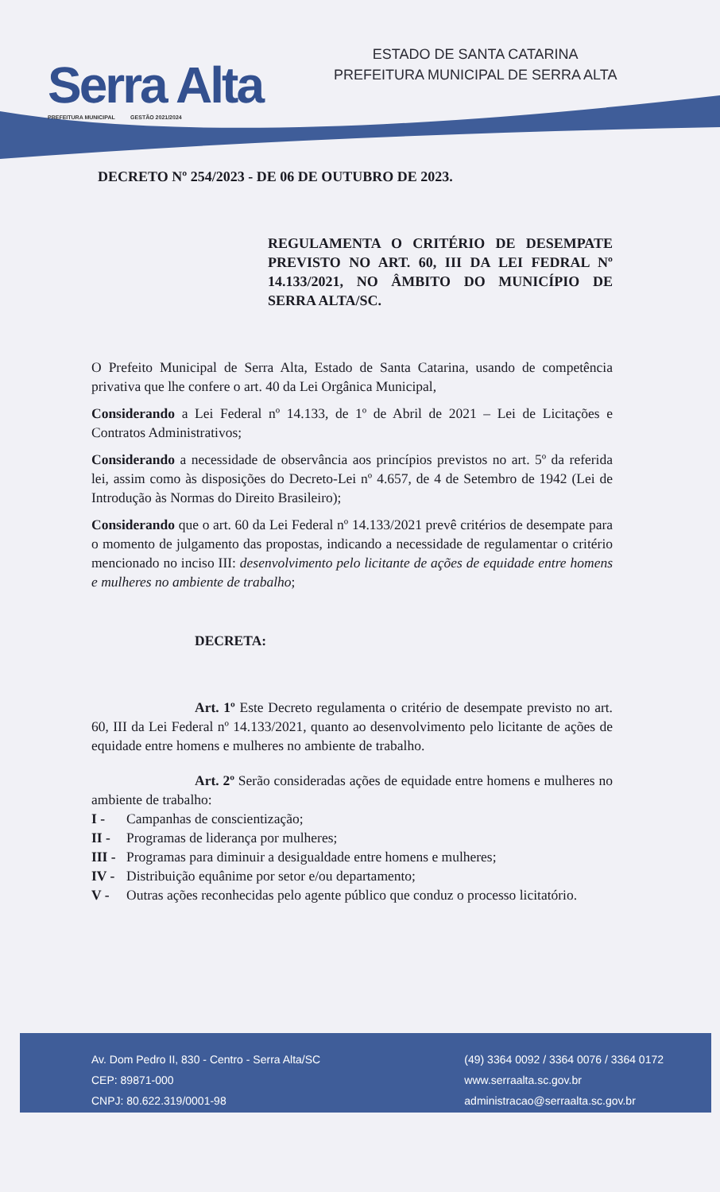Serra Alta
PREFEITURA MUNICIPAL GESTÃO 2021/2024
ESTADO DE SANTA CATARINA
PREFEITURA MUNICIPAL DE SERRA ALTA
DECRETO Nº 254/2023 - DE 06 DE OUTUBRO DE 2023.
REGULAMENTA O CRITÉRIO DE DESEMPATE PREVISTO NO ART. 60, III DA LEI FEDRAL Nº 14.133/2021, NO ÂMBITO DO MUNICÍPIO DE SERRA ALTA/SC.
O Prefeito Municipal de Serra Alta, Estado de Santa Catarina, usando de competência privativa que lhe confere o art. 40 da Lei Orgânica Municipal,
Considerando a Lei Federal nº 14.133, de 1º de Abril de 2021 – Lei de Licitações e Contratos Administrativos;
Considerando a necessidade de observância aos princípios previstos no art. 5º da referida lei, assim como às disposições do Decreto-Lei nº 4.657, de 4 de Setembro de 1942 (Lei de Introdução às Normas do Direito Brasileiro);
Considerando que o art. 60 da Lei Federal nº 14.133/2021 prevê critérios de desempate para o momento de julgamento das propostas, indicando a necessidade de regulamentar o critério mencionado no inciso III: desenvolvimento pelo licitante de ações de equidade entre homens e mulheres no ambiente de trabalho;
DECRETA:
Art. 1º Este Decreto regulamenta o critério de desempate previsto no art. 60, III da Lei Federal nº 14.133/2021, quanto ao desenvolvimento pelo licitante de ações de equidade entre homens e mulheres no ambiente de trabalho.
Art. 2º Serão consideradas ações de equidade entre homens e mulheres no ambiente de trabalho:
I - Campanhas de conscientização;
II - Programas de liderança por mulheres;
III - Programas para diminuir a desigualdade entre homens e mulheres;
IV - Distribuição equânime por setor e/ou departamento;
V - Outras ações reconhecidas pelo agente público que conduz o processo licitatório.
Av. Dom Pedro II, 830 - Centro - Serra Alta/SC
CEP: 89871-000
CNPJ: 80.622.319/0001-98
(49) 3364 0092 / 3364 0076 / 3364 0172
www.serraalta.sc.gov.br
administracao@serraalta.sc.gov.br